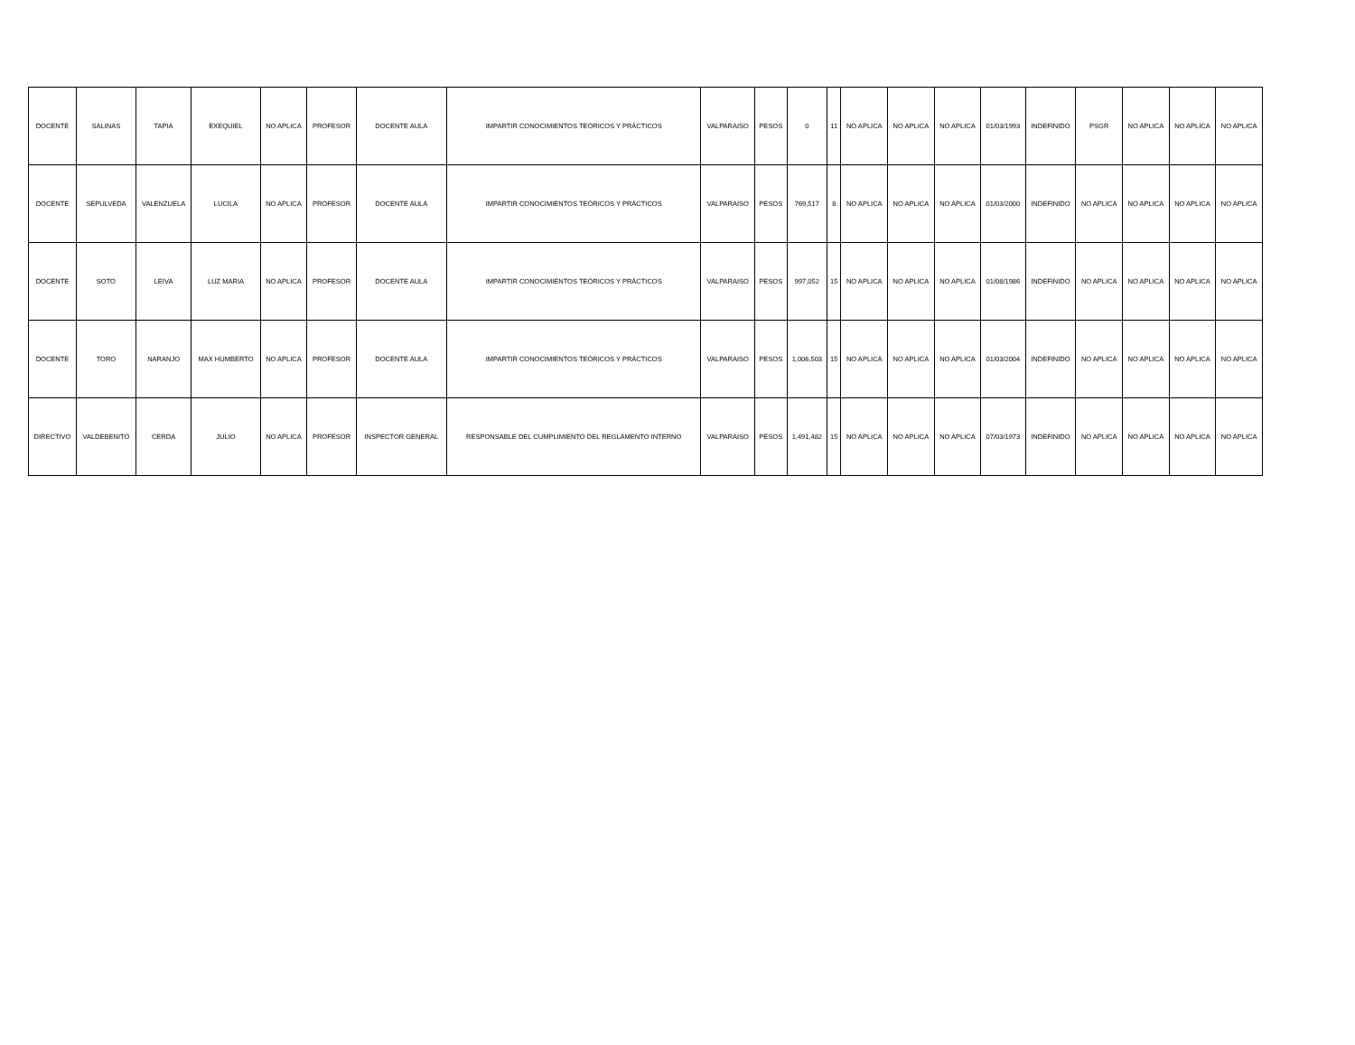| DOCENTE | SALINAS | TAPIA | EXEQUIEL | NO APLICA | PROFESOR | DOCENTE AULA | IMPARTIR CONOCIMIENTOS TEÓRICOS Y PRÁCTICOS | VALPARAISO | PESOS | 0 | 11 | NO APLICA | NO APLICA | NO APLICA | 01/03/1993 | INDEFINIDO | PSGR | NO APLICA | NO APLICA | NO APLICA |
| DOCENTE | SEPULVEDA | VALENZUELA | LUCILA | NO APLICA | PROFESOR | DOCENTE AULA | IMPARTIR CONOCIMIENTOS TEÓRICOS Y PRÁCTICOS | VALPARAISO | PESOS | 769,517 | 8 | NO APLICA | NO APLICA | NO APLICA | 01/03/2000 | INDEFINIDO | NO APLICA | NO APLICA | NO APLICA | NO APLICA |
| DOCENTE | SOTO | LEIVA | LUZ MARIA | NO APLICA | PROFESOR | DOCENTE AULA | IMPARTIR CONOCIMIENTOS TEÓRICOS Y PRÁCTICOS | VALPARAISO | PESOS | 997,052 | 15 | NO APLICA | NO APLICA | NO APLICA | 01/08/1986 | INDEFINIDO | NO APLICA | NO APLICA | NO APLICA | NO APLICA |
| DOCENTE | TORO | NARANJO | MAX HUMBERTO | NO APLICA | PROFESOR | DOCENTE AULA | IMPARTIR CONOCIMIENTOS TEÓRICOS Y PRÁCTICOS | VALPARAISO | PESOS | 1,006,503 | 15 | NO APLICA | NO APLICA | NO APLICA | 01/03/2004 | INDEFINIDO | NO APLICA | NO APLICA | NO APLICA | NO APLICA |
| DIRECTIVO | VALDEBENITO | CERDA | JULIO | NO APLICA | PROFESOR | INSPECTOR GENERAL | RESPONSABLE DEL CUMPLIMIENTO DEL REGLAMENTO INTERNO | VALPARAISO | PESOS | 1,491,482 | 15 | NO APLICA | NO APLICA | NO APLICA | 07/03/1973 | INDEFINIDO | NO APLICA | NO APLICA | NO APLICA | NO APLICA |